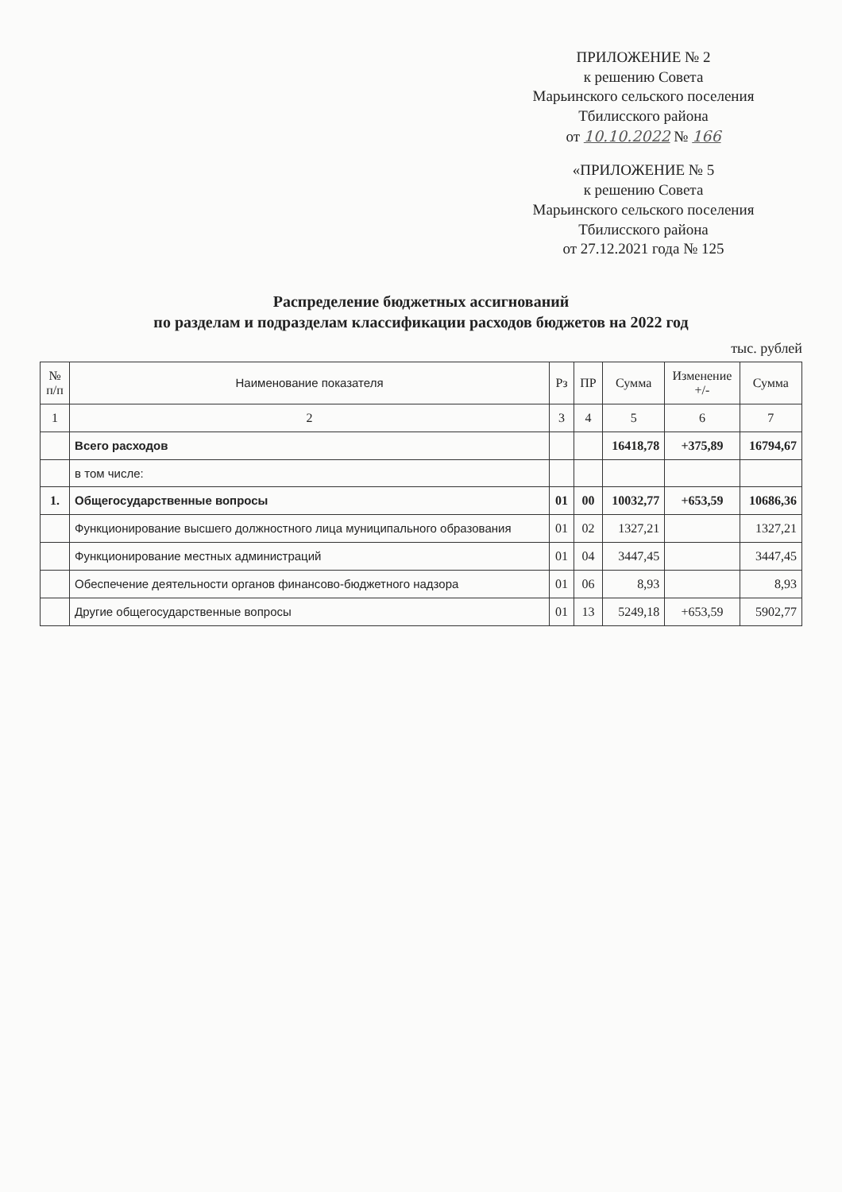ПРИЛОЖЕНИЕ № 2
к решению Совета
Марьинского сельского поселения
Тбилисского района
от 10.10.2022 № 166
«ПРИЛОЖЕНИЕ № 5
к решению Совета
Марьинского сельского поселения
Тбилисского района
от 27.12.2021 года № 125
Распределение бюджетных ассигнований
по разделам и подразделам классификации расходов бюджетов на 2022 год
тыс. рублей
| № п/п | Наименование показателя | Рз | ПР | Сумма | Изменение +/- | Сумма |
| --- | --- | --- | --- | --- | --- | --- |
| 1 | 2 | 3 | 4 | 5 | 6 | 7 |
| | Всего расходов | | | 16418,78 | +375,89 | 16794,67 |
| | в том числе: | | | | | |
| 1. | Общегосударственные вопросы | 01 | 00 | 10032,77 | +653,59 | 10686,36 |
| | Функционирование высшего должностного лица муниципального образования | 01 | 02 | 1327,21 | | 1327,21 |
| | Функционирование местных администраций | 01 | 04 | 3447,45 | | 3447,45 |
| | Обеспечение деятельности органов финансово-бюджетного надзора | 01 | 06 | 8,93 | | 8,93 |
| | Другие общегосударственные вопросы | 01 | 13 | 5249,18 | +653,59 | 5902,77 |